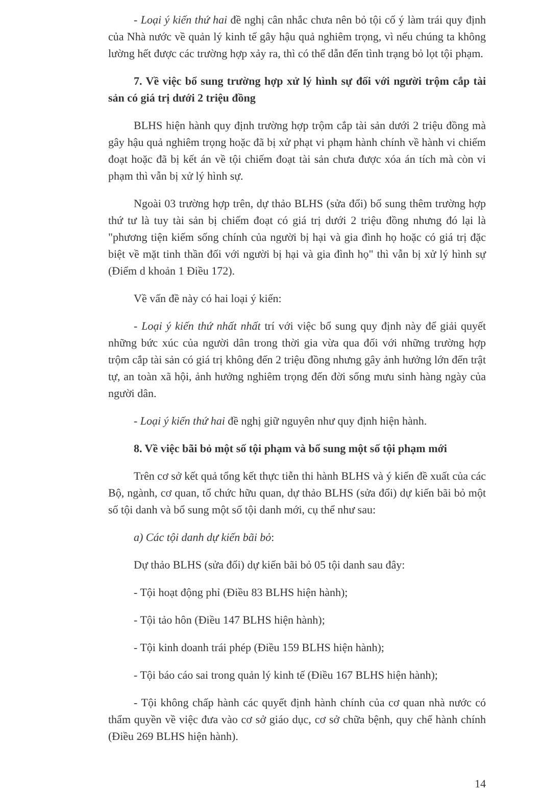- Loại ý kiến thứ hai đề nghị cân nhắc chưa nên bỏ tội cố ý làm trái quy định của Nhà nước về quản lý kinh tế gây hậu quả nghiêm trọng, vì nếu chúng ta không lường hết được các trường hợp xảy ra, thì có thể dẫn đến tình trạng bỏ lọt tội phạm.
7. Về việc bổ sung trường hợp xử lý hình sự đối với người trộm cắp tài sản có giá trị dưới 2 triệu đồng
BLHS hiện hành quy định trường hợp trộm cắp tài sản dưới 2 triệu đồng mà gây hậu quả nghiêm trọng hoặc đã bị xử phạt vi phạm hành chính về hành vi chiếm đoạt hoặc đã bị kết án về tội chiếm đoạt tài sản chưa được xóa án tích mà còn vi phạm thì vẫn bị xử lý hình sự.
Ngoài 03 trường hợp trên, dự thảo BLHS (sửa đổi) bổ sung thêm trường hợp thứ tư là tuy tài sản bị chiếm đoạt có giá trị dưới 2 triệu đồng nhưng đó lại là "phương tiện kiếm sống chính của người bị hại và gia đình họ hoặc có giá trị đặc biệt về mặt tinh thần đối với người bị hại và gia đình họ" thì vẫn bị xử lý hình sự (Điểm d khoản 1 Điều 172).
Về vấn đề này có hai loại ý kiến:
- Loại ý kiến thứ nhất nhất trí với việc bổ sung quy định này để giải quyết những bức xúc của người dân trong thời gia vừa qua đối với những trường hợp trộm cắp tài sản có giá trị không đến 2 triệu đồng nhưng gây ảnh hưởng lớn đến trật tự, an toàn xã hội, ảnh hưởng nghiêm trọng đến đời sống mưu sinh hàng ngày của người dân.
- Loại ý kiến thứ hai đề nghị giữ nguyên như quy định hiện hành.
8. Về việc bãi bỏ một số tội phạm và bổ sung một số tội phạm mới
Trên cơ sở kết quả tổng kết thực tiễn thi hành BLHS và ý kiến đề xuất của các Bộ, ngành, cơ quan, tổ chức hữu quan, dự thảo BLHS (sửa đổi) dự kiến bãi bỏ một số tội danh và bổ sung một số tội danh mới, cụ thể như sau:
a) Các tội danh dự kiến bãi bỏ:
Dự thảo BLHS (sửa đổi) dự kiến bãi bỏ 05 tội danh sau đây:
- Tội hoạt động phỉ (Điều 83 BLHS hiện hành);
- Tội tảo hôn (Điều 147 BLHS hiện hành);
- Tội kinh doanh trái phép (Điều 159 BLHS hiện hành);
- Tội báo cáo sai trong quản lý kinh tế (Điều 167 BLHS hiện hành);
- Tội không chấp hành các quyết định hành chính của cơ quan nhà nước có thẩm quyền về việc đưa vào cơ sở giáo dục, cơ sở chữa bệnh, quy chế hành chính (Điều 269 BLHS hiện hành).
14